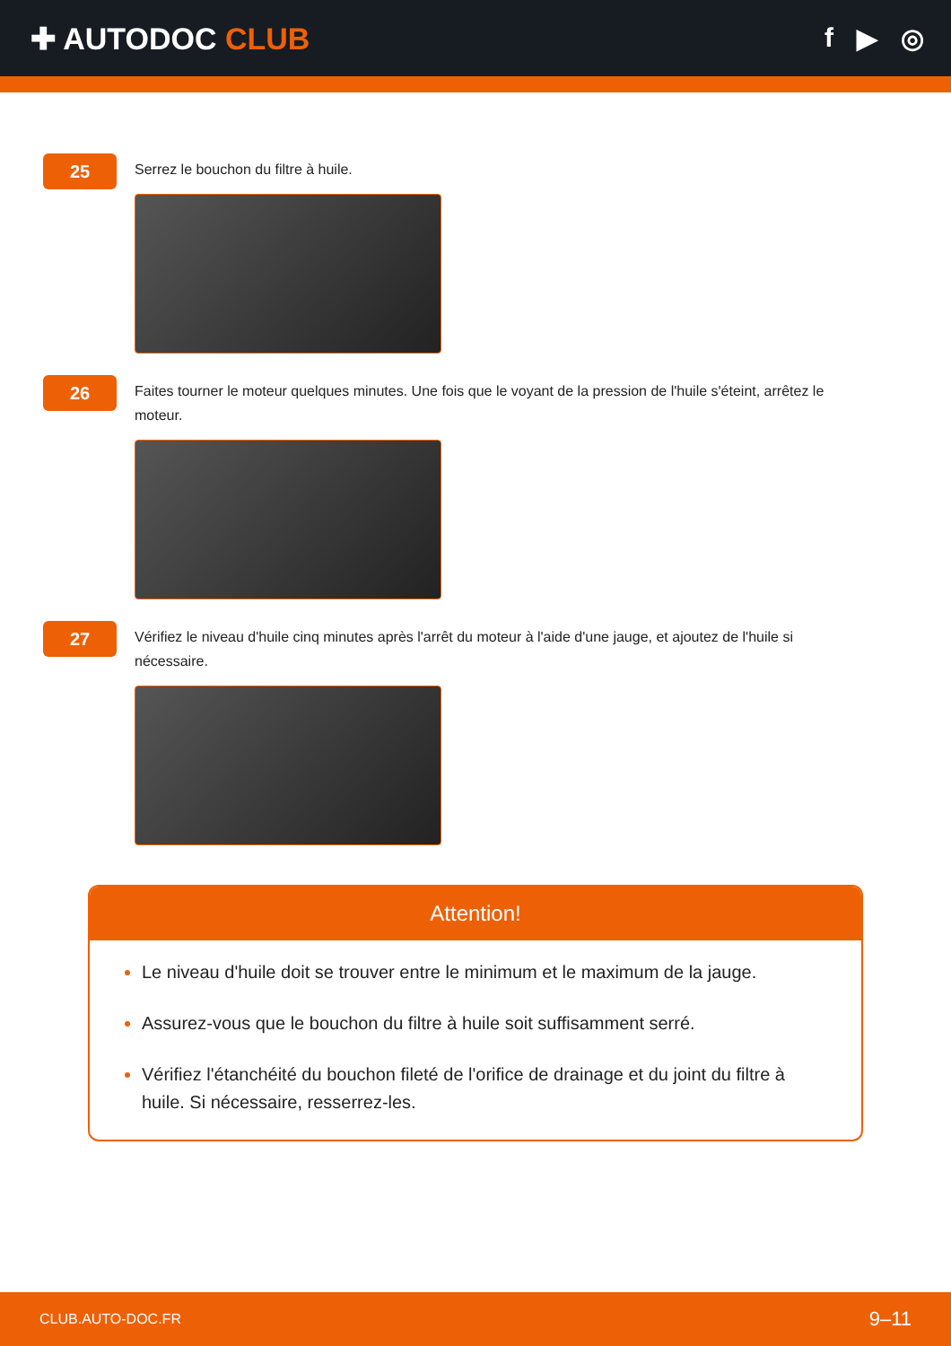✚ AUTODOC CLUB f ▶ ◎
25
Serrez le bouchon du filtre à huile.
26
Faites tourner le moteur quelques minutes. Une fois que le voyant de la pression de l'huile s'éteint, arrêtez le moteur.
27
Vérifiez le niveau d'huile cinq minutes après l'arrêt du moteur à l'aide d'une jauge, et ajoutez de l'huile si nécessaire.
Attention!
Le niveau d'huile doit se trouver entre le minimum et le maximum de la jauge.
Assurez-vous que le bouchon du filtre à huile soit suffisamment serré.
Vérifiez l'étanchéité du bouchon fileté de l'orifice de drainage et du joint du filtre à huile. Si nécessaire, resserrez-les.
CLUB.AUTO-DOC.FR 9–11